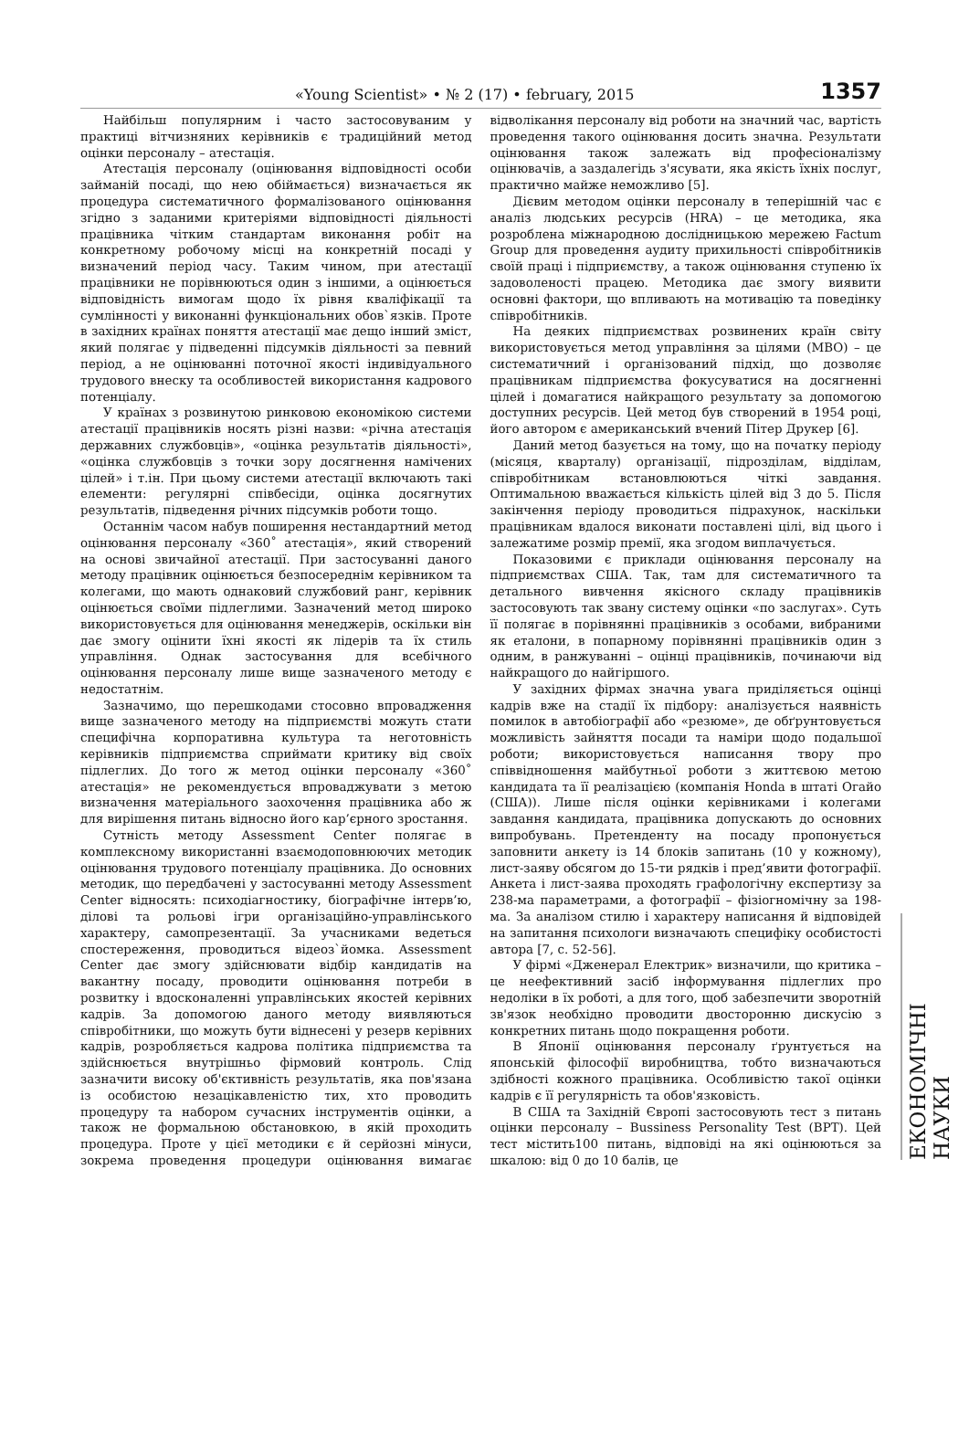«Young Scientist» • № 2 (17) • february, 2015 1357
Найбільш популярним і часто застосовуваним у практиці вітчизняних керівників є традиційний метод оцінки персоналу – атестація.
Атестація персоналу (оцінювання відповідності особи займаній посаді, що нею обіймається) визначається як процедура систематичного формалізованого оцінювання згідно з заданими критеріями відповідності діяльності працівника чітким стандартам виконання робіт на конкретному робочому місці на конкретній посаді у визначений період часу. Таким чином, при атестації працівники не порівнюються один з іншими, а оцінюється відповідність вимогам щодо їх рівня кваліфікації та сумлінності у виконанні функціональних обов`язків. Проте в західних країнах поняття атестації має дещо інший зміст, який полягає у підведенні підсумків діяльності за певний період, а не оцінюванні поточної якості індивідуального трудового внеску та особливостей використання кадрового потенціалу.
У країнах з розвинутою ринковою економікою системи атестації працівників носять різні назви: «річна атестація державних службовців», «оцінка результатів діяльності», «оцінка службовців з точки зору досягнення намічених цілей» і т.ін. При цьому системи атестації включають такі елементи: регулярні співбесіди, оцінка досягнутих результатів, підведення річних підсумків роботи тощо.
Останнім часом набув поширення нестандартний метод оцінювання персоналу «360˚ атестація», який створений на основі звичайної атестації. При застосуванні даного методу працівник оцінюється безпосереднім керівником та колегами, що мають однаковий службовий ранг, керівник оцінюється своїми підлеглими. Зазначений метод широко використовується для оцінювання менеджерів, оскільки він дає змогу оцінити їхні якості як лідерів та їх стиль управління. Однак застосування для всебічного оцінювання персоналу лише вище зазначеного методу є недостатнім.
Зазначимо, що перешкодами стосовно впровадження вище зазначеного методу на підприємстві можуть стати специфічна корпоративна культура та неготовність керівників підприємства сприймати критику від своїх підлеглих. До того ж метод оцінки персоналу «360˚ атестація» не рекомендується впроваджувати з метою визначення матеріального заохочення працівника або ж для вирішення питань відносно його кар’єрного зростання.
Сутність методу Assessment Center полягає в комплексному використанні взаємодоповнюючих методик оцінювання трудового потенціалу працівника. До основних методик, що передбачені у застосуванні методу Assessment Center відносять: психодіагностику, біографічне інтерв’ю, ділові та рольові ігри організаційно-управлінського характеру, самопрезентації. За учасниками ведеться спостереження, проводиться відеоз`йомка. Assessment Center дає змогу здійснювати відбір кандидатів на вакантну посаду, проводити оцінювання потреби в розвитку і вдосконаленні управлінських якостей керівних кадрів. За допомогою даного методу виявляються співробітники, що можуть бути віднесені у резерв керівних кадрів, розробляється кадрова політика підприємства та здійснюється внутрішньо фірмовий контроль. Слід зазначити високу об'єктивність результатів, яка пов'язана із особистою незацікавленістю тих, хто проводить процедуру та набором сучасних інструментів оцінки, а також не формальною обстановкою, в якій проходить процедура. Проте у цієї методики є й серйозні мінуси, зокрема проведення процедури оцінювання вимагає відволікання персоналу від роботи на значний час, вартість проведення такого оцінювання досить значна. Результати оцінювання також залежать від професіоналізму оцінювачів, а заздалегідь з'ясувати, яка якість їхніх послуг, практично майже неможливо [5].
Дієвим методом оцінки персоналу в теперішній час є аналіз людських ресурсів (HRA) – це методика, яка розроблена міжнародною дослідницькою мережею Factum Group для проведення аудиту прихильності співробітників своїй праці і підприємству, а також оцінювання ступеню їх задоволеності працею. Методика дає змогу виявити основні фактори, що впливають на мотивацію та поведінку співробітників.
На деяких підприємствах розвинених країн світу використовується метод управління за цілями (MBO) – це систематичний і організований підхід, що дозволяє працівникам підприємства фокусуватися на досягненні цілей і домагатися найкращого результату за допомогою доступних ресурсів. Цей метод був створений в 1954 році, його автором є американський вчений Пітер Друкер [6].
Даний метод базується на тому, що на початку періоду (місяця, кварталу) організації, підрозділам, відділам, співробітникам встановлюються чіткі завдання. Оптимальною вважається кількість цілей від 3 до 5. Після закінчення періоду проводиться підрахунок, наскільки працівникам вдалося виконати поставлені цілі, від цього і залежатиме розмір премії, яка згодом виплачується.
Показовими є приклади оцінювання персоналу на підприємствах США. Так, там для систематичного та детального вивчення якісного складу працівників застосовують так звану систему оцінки «по заслугах». Суть її полягає в порівнянні працівників з особами, вибраними як еталони, в попарному порівнянні працівників один з одним, в ранжуванні – оцінці працівників, починаючи від найкращого до найгіршого.
У західних фірмах значна увага приділяється оцінці кадрів вже на стадії їх підбору: аналізується наявність помилок в автобіографії або «резюме», де обґрунтовується можливість зайняття посади та наміри щодо подальшої роботи; використовується написання твору про співвідношення майбутньої роботи з життєвою метою кандидата та її реалізацією (компанія Honda в штаті Огайо (США)). Лише після оцінки керівниками і колегами завдання кандидата, працівника допускають до основних випробувань. Претенденту на посаду пропонується заповнити анкету із 14 блоків запитань (10 у кожному), лист-заяву обсягом до 15-ти рядків і пред’явити фотографії. Анкета і лист-заява проходять графологічну експертизу за 238-ма параметрами, а фотографії – фізіогномічну за 198-ма. За аналізом стилю і характеру написання й відповідей на запитання психологи визначають специфіку особистості автора [7, с. 52-56].
У фірмі «Дженерал Електрик» визначили, що критика – це неефективний засіб інформування підлеглих про недоліки в їх роботі, а для того, щоб забезпечити зворотній зв'язок необхідно проводити двосторонню дискусію з конкретних питань щодо покращення роботи.
В Японії оцінювання персоналу ґрунтується на японській філософії виробництва, тобто визначаються здібності кожного працівника. Особливістю такої оцінки кадрів є її регулярність та обов'язковість.
В США та Західній Європі застосовують тест з питань оцінки персоналу – Bussiness Personality Test (BPT). Цей тест містить100 питань, відповіді на які оцінюються за шкалою: від 0 до 10 балів, це
ЕКОНОМІЧНІ НАУКИ